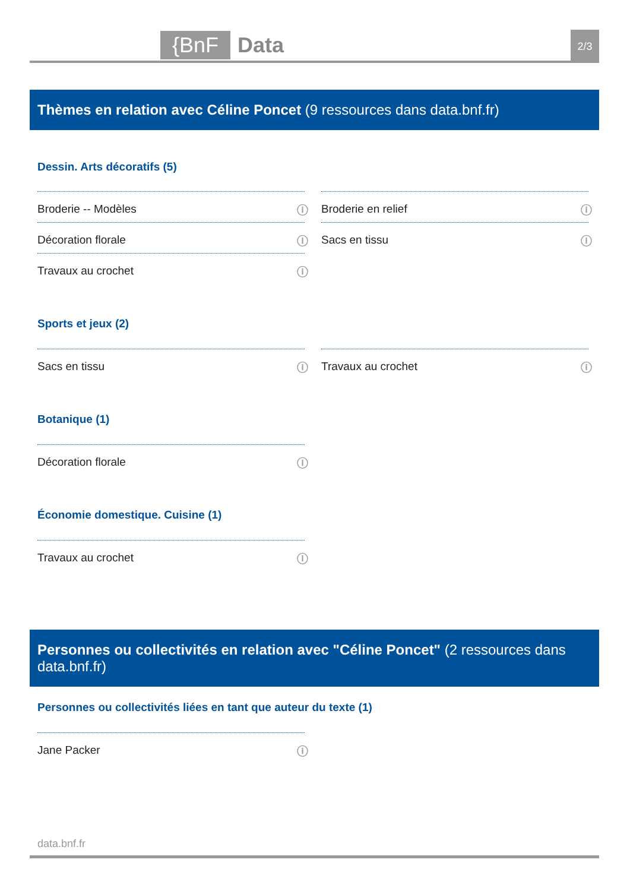{BnF Data 2/3
Thèmes en relation avec Céline Poncet (9 ressources dans data.bnf.fr)
Dessin. Arts décoratifs (5)
Broderie -- Modèles ⓘ Broderie en relief ⓘ
Décoration florale ⓘ Sacs en tissu ⓘ
Travaux au crochet ⓘ
Sports et jeux (2)
Sacs en tissu ⓘ Travaux au crochet ⓘ
Botanique (1)
Décoration florale ⓘ
Économie domestique. Cuisine (1)
Travaux au crochet ⓘ
Personnes ou collectivités en relation avec "Céline Poncet" (2 ressources dans data.bnf.fr)
Personnes ou collectivités liées en tant que auteur du texte (1)
Jane Packer ⓘ
data.bnf.fr